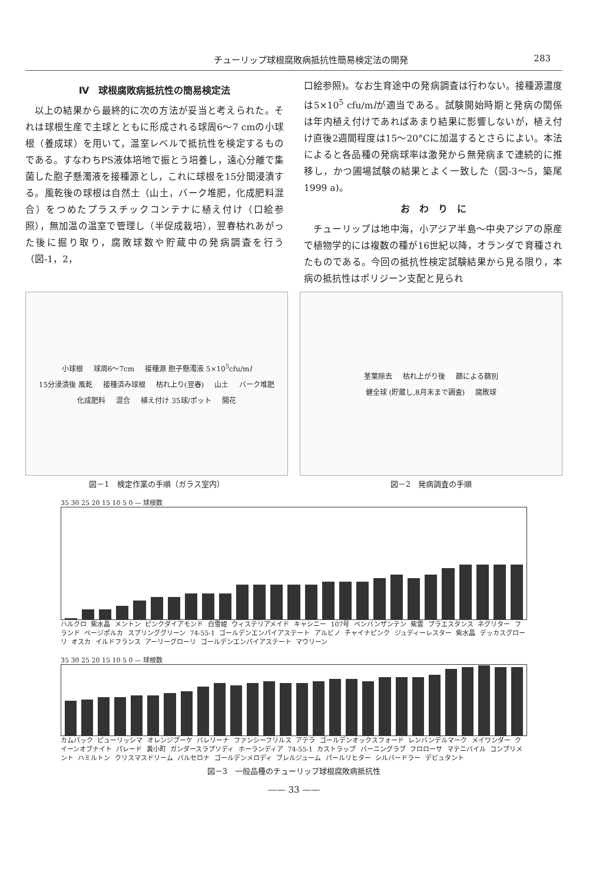チューリップ球根腐敗病抵抗性簡易検定法の開発 283
Ⅳ　球根腐敗病抵抗性の簡易検定法
以上の結果から最終的に次の方法が妥当と考えられた。それは球根生産で主球とともに形成される球周6〜7 cmの小球根（養成球）を用いて，温室レベルで抵抗性を検定するものである。すなわちPS液体培地で振とう培養し，遠心分離で集菌した胞子懸濁液を接種源とし，これに球根を15分間浸漬する。風乾後の球根は自然土（山土，バーク堆肥，化成肥料混合）をつめたプラスチックコンテナに植え付け（口絵参照），無加温の温室で管理し（半促成栽培），翌春枯れあがった後に掘り取り，腐敗球数や貯蔵中の発病調査を行う（図-1，2，
口絵参照)。なお生育途中の発病調査は行わない。接種源濃度は5×10<sup>5</sup> cfu/mlが適当である。試験開始時期と発病の関係は年内植え付けであればあまり結果に影響しないが，植え付け直後2週間程度は15〜20°Cに加温するとさらによい。本法によると各品種の発病球率は激発から無発病まで連続的に推移し，かつ圃場試験の結果とよく一致した（図-3〜5，築尾 1999 a)。
お　わ　り　に
チューリップは地中海，小アジア半島〜中央アジアの原産で植物学的には複数の種が16世紀以降，オランダで育種されたものである。今回の抵抗性検定試験結果から見る限り，本病の抵抗性はポリジーン支配と見られ
小球根 球周6〜7cm 接種源 胞子懸濁液 5×10<sup>5</sup>cfu/ml 15分浸漬後 風乾 接種済み球根 枯れ上り(翌春) 山土 バーク堆肥 化成肥料 混合 植え付け 35球/ポット 開花
図－1　検定作業の手順（ガラス室内）
茎葉除去 枯れ上がり後 篩による篩別 健全球 (貯蔵し,8月末まで調査) 腐敗球
図－2　発病調査の手順
35 30 25 20 15 10 5 0 — 球根数
ハルクロ 紫水晶 メントン ピンクダイアモンド 白雪姫 ウィステリアメイド キャシニー 107号 ペンバンザンテン 紫雲 プラエスタンス ネグリター フランド ページポルカ スプリンググリーン 74-55-1 ゴールデンエンパイアステート アルビノ チャイナピンク ジュディーレスター 紫水晶 デッカスグローリ オスカ イルドフランス アーリーグローリ ゴールデンエンパイアステート マウリーン
35 30 25 20 15 10 5 0 — 球根数
カムバック ピューリッシマ オレンジブーケ バレリーナ ファンシーフリルス アテラ ゴールデンオックスフォード レンバンデルマーク メイワンダー クイーンオブナイト パレード 黄小町 ガンダースラプソディ ホーランディア 74-55-1 カストラップ バーニングラブ フロローサ マテニバイル コンプリメント ハミルトン クリスマスドリーム バルセロナ ゴールデンメロディ ブレルジューム パールリヒター シルバードラー デビュタント
図－3　一般品種のチューリップ球根腐敗病抵抗性
—— 33 ——